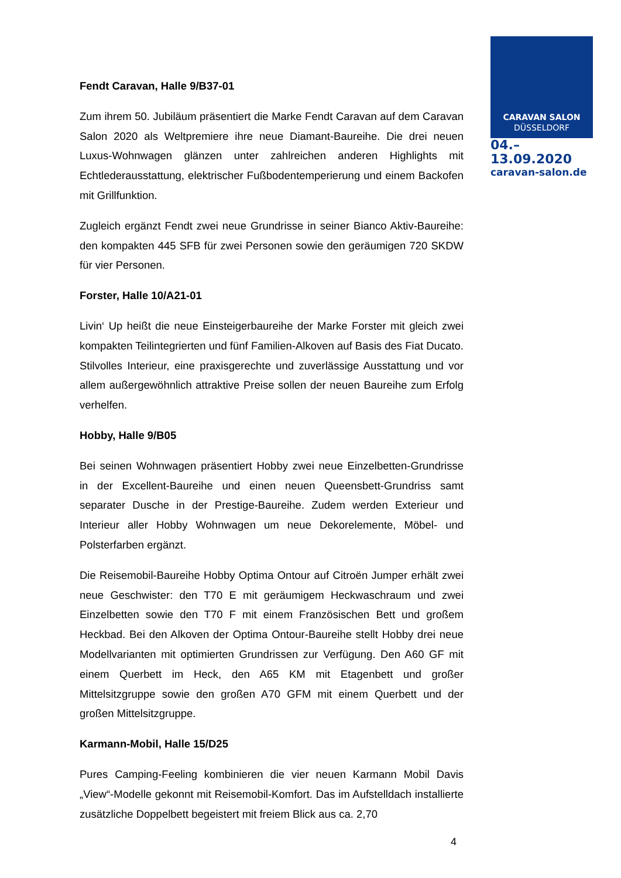CARAVAN SALON
DÜSSELDORF
04.–13.09.2020
caravan-salon.de
Fendt Caravan, Halle 9/B37-01
Zum ihrem 50. Jubiläum präsentiert die Marke Fendt Caravan auf dem Caravan Salon 2020 als Weltpremiere ihre neue Diamant-Baureihe. Die drei neuen Luxus-Wohnwagen glänzen unter zahlreichen anderen Highlights mit Echtlederausstattung, elektrischer Fußbodentemperierung und einem Backofen mit Grillfunktion.
Zugleich ergänzt Fendt zwei neue Grundrisse in seiner Bianco Aktiv-Baureihe: den kompakten 445 SFB für zwei Personen sowie den geräumigen 720 SKDW für vier Personen.
Forster, Halle 10/A21-01
Livin‘ Up heißt die neue Einsteigerbaureihe der Marke Forster mit gleich zwei kompakten Teilintegrierten und fünf Familien-Alkoven auf Basis des Fiat Ducato. Stilvolles Interieur, eine praxisgerechte und zuverlässige Ausstattung und vor allem außergewöhnlich attraktive Preise sollen der neuen Baureihe zum Erfolg verhelfen.
Hobby, Halle 9/B05
Bei seinen Wohnwagen präsentiert Hobby zwei neue Einzelbetten-Grundrisse in der Excellent-Baureihe und einen neuen Queensbett-Grundriss samt separater Dusche in der Prestige-Baureihe. Zudem werden Exterieur und Interieur aller Hobby Wohnwagen um neue Dekorelemente, Möbel- und Polsterfarben ergänzt.
Die Reisemobil-Baureihe Hobby Optima Ontour auf Citroën Jumper erhält zwei neue Geschwister: den T70 E mit geräumigem Heckwaschraum und zwei Einzelbetten sowie den T70 F mit einem Französischen Bett und großem Heckbad. Bei den Alkoven der Optima Ontour-Baureihe stellt Hobby drei neue Modellvarianten mit optimierten Grundrissen zur Verfügung. Den A60 GF mit einem Querbett im Heck, den A65 KM mit Etagenbett und großer Mittelsitzgruppe sowie den großen A70 GFM mit einem Querbett und der großen Mittelsitzgruppe.
Karmann-Mobil, Halle 15/D25
Pures Camping-Feeling kombinieren die vier neuen Karmann Mobil Davis „View“-Modelle gekonnt mit Reisemobil-Komfort. Das im Aufstelldach installierte zusätzliche Doppelbett begeistert mit freiem Blick aus ca. 2,70
4